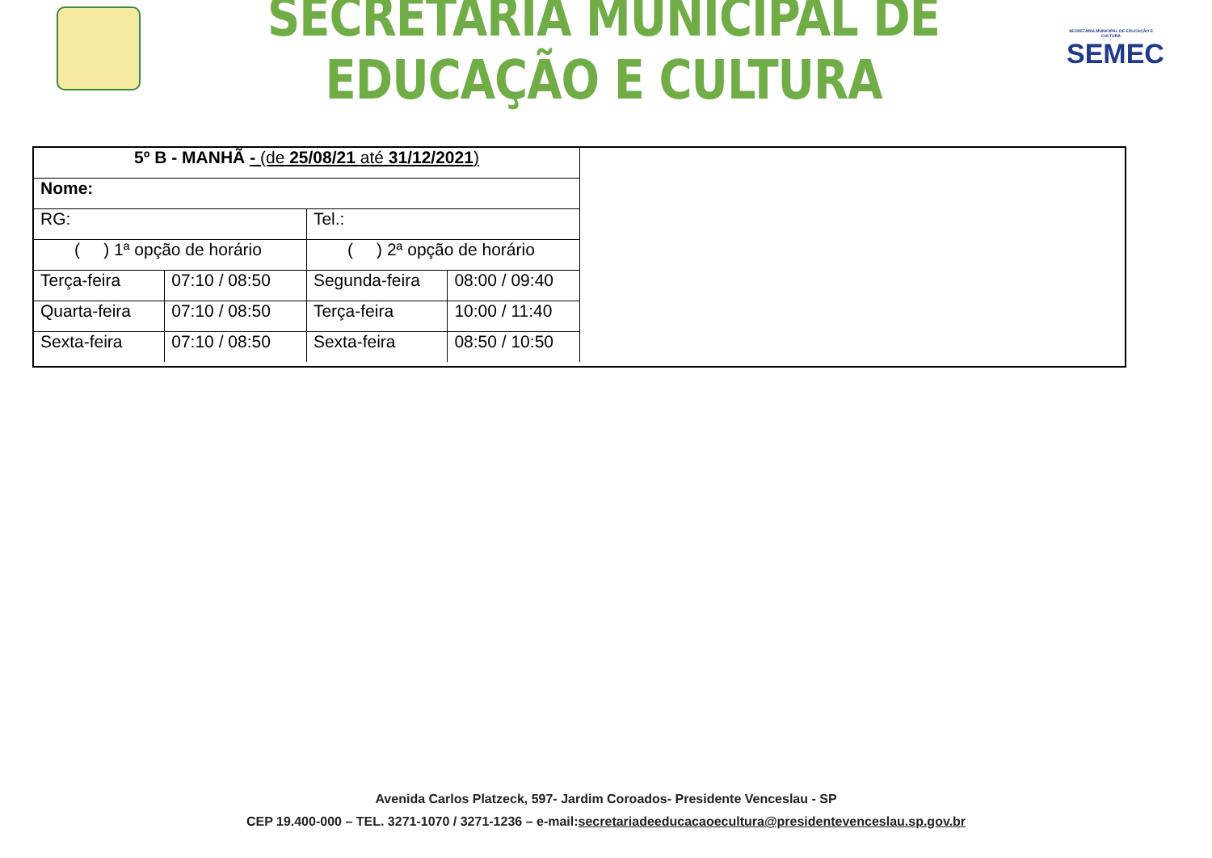SECRETARIA MUNICIPAL DE EDUCAÇÃO E CULTURA
SECRETARIA MUNICIPAL DE EDUCAÇÃO E CULTURA
SEMEC
| 5º B - MANHÃ - (de 25/08/21 até 31/12/2021 ) | | | |
| Nome: | | | |
| RG: | | Tel.: | |
| ( ) 1ª opção de horário | | ( ) 2ª opção de horário | |
| Terça-feira | 07:10 / 08:50 | Segunda-feira | 08:00 / 09:40 |
| Quarta-feira | 07:10 / 08:50 | Terça-feira | 10:00 / 11:40 |
| Sexta-feira | 07:10 / 08:50 | Sexta-feira | 08:50 / 10:50 |
Avenida Carlos Platzeck, 597- Jardim Coroados- Presidente Venceslau - SP
CEP 19.400-000 – TEL. 3271-1070 / 3271-1236 – e-mail:secretariadeeducacaoecultura@presidentevenceslau.sp.gov.br